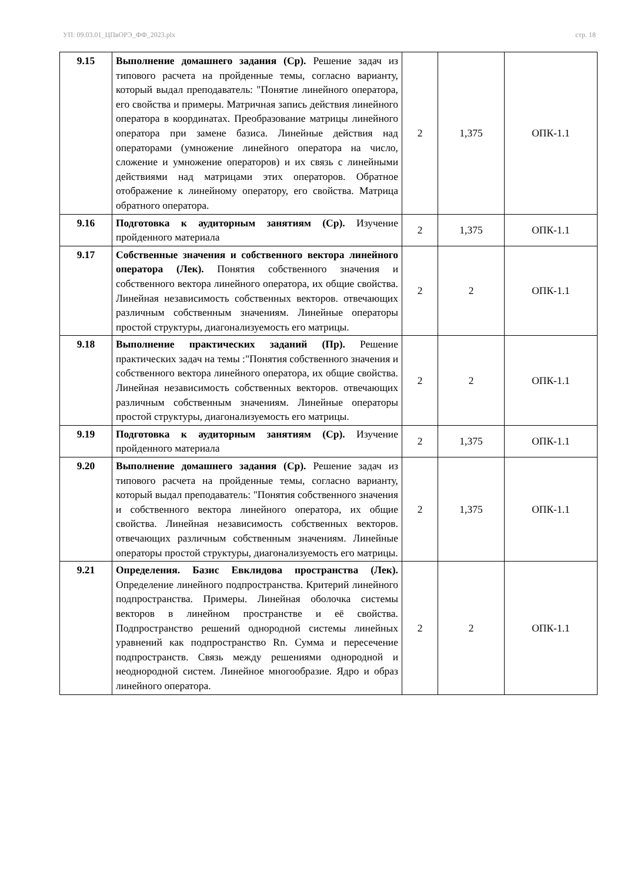УП: 09.03.01_ЦПвОРЭ_ФФ_2023.plx стр. 18
| 9.15 | Выполнение домашнего задания (Ср). Решение задач из типового расчета на пройденные темы, согласно варианту, который выдал преподаватель: "Понятие линейного оператора, его свойства и примеры. Матричная запись действия линейного оператора в координатах. Преобразование матрицы линейного оператора при замене базиса. Линейные действия над операторами (умножение линейного оператора на число, сложение и умножение операторов) и их связь с линейными действиями над матрицами этих операторов. Обратное отображение к линейному оператору, его свойства. Матрица обратного оператора. | 2 | 1,375 | ОПК-1.1 |
| 9.16 | Подготовка к аудиторным занятиям (Ср). Изучение пройденного материала | 2 | 1,375 | ОПК-1.1 |
| 9.17 | Собственные значения и собственного вектора линейного оператора (Лек). Понятия собственного значения и собственного вектора линейного оператора, их общие свойства. Линейная независимость собственных векторов. отвечающих различным собственным значениям. Линейные операторы простой структуры, диагонализуемость его матрицы. | 2 | 2 | ОПК-1.1 |
| 9.18 | Выполнение практических заданий (Пр). Решение практических задач на темы :"Понятия собственного значения и собственного вектора линейного оператора, их общие свойства. Линейная независимость собственных векторов. отвечающих различным собственным значениям. Линейные операторы простой структуры, диагонализуемость его матрицы. | 2 | 2 | ОПК-1.1 |
| 9.19 | Подготовка к аудиторным занятиям (Ср). Изучение пройденного материала | 2 | 1,375 | ОПК-1.1 |
| 9.20 | Выполнение домашнего задания (Ср). Решение задач из типового расчета на пройденные темы, согласно варианту, который выдал преподаватель: "Понятия собственного значения и собственного вектора линейного оператора, их общие свойства. Линейная независимость собственных векторов. отвечающих различным собственным значениям. Линейные операторы простой структуры, диагонализуемость его матрицы. | 2 | 1,375 | ОПК-1.1 |
| 9.21 | Определения. Базис Евклидова пространства (Лек). Определение линейного подпространства. Критерий линейного подпространства. Примеры. Линейная оболочка системы векторов в линейном пространстве и её свойства. Подпространство решений однородной системы линейных уравнений как подпространство Rn. Сумма и пересечение подпространств. Связь между решениями однородной и неоднородной систем. Линейное многообразие. Ядро и образ линейного оператора. | 2 | 2 | ОПК-1.1 |